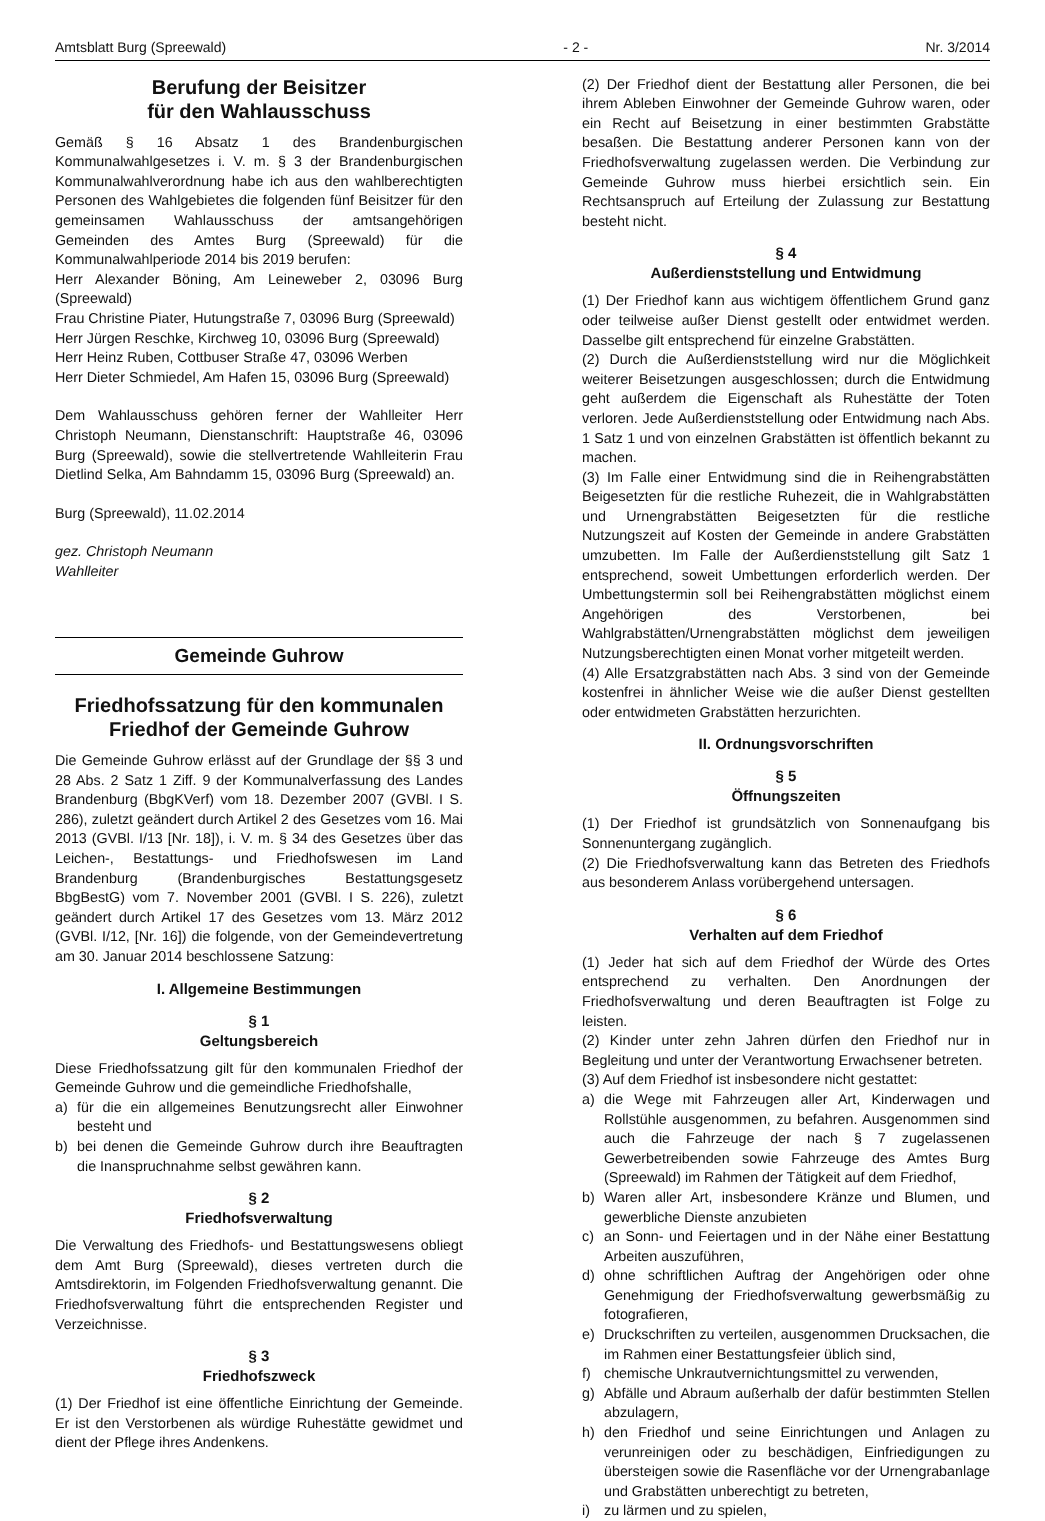Amtsblatt Burg (Spreewald) - 2 - Nr. 3/2014
Berufung der Beisitzer
für den Wahlausschuss
Gemäß § 16 Absatz 1 des Brandenburgischen Kommunalwahlgesetzes i. V. m. § 3 der Brandenburgischen Kommunalwahlverordnung habe ich aus den wahlberechtigten Personen des Wahlgebietes die folgenden fünf Beisitzer für den gemeinsamen Wahlausschuss der amtsangehörigen Gemeinden des Amtes Burg (Spreewald) für die Kommunalwahlperiode 2014 bis 2019 berufen:
Herr Alexander Böning, Am Leineweber 2, 03096 Burg (Spreewald)
Frau Christine Piater, Hutungstraße 7, 03096 Burg (Spreewald)
Herr Jürgen Reschke, Kirchweg 10, 03096 Burg (Spreewald)
Herr Heinz Ruben, Cottbuser Straße 47, 03096 Werben
Herr Dieter Schmiedel, Am Hafen 15, 03096 Burg (Spreewald)
Dem Wahlausschuss gehören ferner der Wahlleiter Herr Christoph Neumann, Dienstanschrift: Hauptstraße 46, 03096 Burg (Spreewald), sowie die stellvertretende Wahlleiterin Frau Dietlind Selka, Am Bahndamm 15, 03096 Burg (Spreewald) an.
Burg (Spreewald), 11.02.2014
gez. Christoph Neumann
Wahlleiter
Gemeinde Guhrow
Friedhofssatzung für den kommunalen Friedhof der Gemeinde Guhrow
Die Gemeinde Guhrow erlässt auf der Grundlage der §§ 3 und 28 Abs. 2 Satz 1 Ziff. 9 der Kommunalverfassung des Landes Brandenburg (BbgKVerf) vom 18. Dezember 2007 (GVBl. I S. 286), zuletzt geändert durch Artikel 2 des Gesetzes vom 16. Mai 2013 (GVBl. I/13 [Nr. 18]), i. V. m. § 34 des Gesetzes über das Leichen-, Bestattungs- und Friedhofswesen im Land Brandenburg (Brandenburgisches Bestattungsgesetz BbgBestG) vom 7. November 2001 (GVBl. I S. 226), zuletzt geändert durch Artikel 17 des Gesetzes vom 13. März 2012 (GVBl. I/12, [Nr. 16]) die folgende, von der Gemeindevertretung am 30. Januar 2014 beschlossene Satzung:
I. Allgemeine Bestimmungen
§ 1
Geltungsbereich
Diese Friedhofssatzung gilt für den kommunalen Friedhof der Gemeinde Guhrow und die gemeindliche Friedhofshalle,
a) für die ein allgemeines Benutzungsrecht aller Einwohner besteht und
b) bei denen die Gemeinde Guhrow durch ihre Beauftragten die Inanspruchnahme selbst gewähren kann.
§ 2
Friedhofsverwaltung
Die Verwaltung des Friedhofs- und Bestattungswesens obliegt dem Amt Burg (Spreewald), dieses vertreten durch die Amtsdirektorin, im Folgenden Friedhofsverwaltung genannt. Die Friedhofsverwaltung führt die entsprechenden Register und Verzeichnisse.
§ 3
Friedhofszweck
(1) Der Friedhof ist eine öffentliche Einrichtung der Gemeinde. Er ist den Verstorbenen als würdige Ruhestätte gewidmet und dient der Pflege ihres Andenkens.
(2) Der Friedhof dient der Bestattung aller Personen, die bei ihrem Ableben Einwohner der Gemeinde Guhrow waren, oder ein Recht auf Beisetzung in einer bestimmten Grabstätte besaßen. Die Bestattung anderer Personen kann von der Friedhofsverwaltung zugelassen werden. Die Verbindung zur Gemeinde Guhrow muss hierbei ersichtlich sein. Ein Rechtsanspruch auf Erteilung der Zulassung zur Bestattung besteht nicht.
§ 4
Außerdienststellung und Entwidmung
(1) Der Friedhof kann aus wichtigem öffentlichem Grund ganz oder teilweise außer Dienst gestellt oder entwidmet werden. Dasselbe gilt entsprechend für einzelne Grabstätten.
(2) Durch die Außerdienststellung wird nur die Möglichkeit weiterer Beisetzungen ausgeschlossen; durch die Entwidmung geht außerdem die Eigenschaft als Ruhestätte der Toten verloren. Jede Außerdienststellung oder Entwidmung nach Abs. 1 Satz 1 und von einzelnen Grabstätten ist öffentlich bekannt zu machen.
(3) Im Falle einer Entwidmung sind die in Reihengrabstätten Beigesetzten für die restliche Ruhezeit, die in Wahlgrabstätten und Urnengrabstätten Beigesetzten für die restliche Nutzungszeit auf Kosten der Gemeinde in andere Grabstätten umzubetten. Im Falle der Außerdienststellung gilt Satz 1 entsprechend, soweit Umbettungen erforderlich werden. Der Umbettungstermin soll bei Reihengrabstätten möglichst einem Angehörigen des Verstorbenen, bei Wahlgrabstätten/Urnengrabstätten möglichst dem jeweiligen Nutzungsberechtigten einen Monat vorher mitgeteilt werden.
(4) Alle Ersatzgrabstätten nach Abs. 3 sind von der Gemeinde kostenfrei in ähnlicher Weise wie die außer Dienst gestellten oder entwidmeten Grabstätten herzurichten.
II. Ordnungsvorschriften
§ 5
Öffnungszeiten
(1) Der Friedhof ist grundsätzlich von Sonnenaufgang bis Sonnenuntergang zugänglich.
(2) Die Friedhofsverwaltung kann das Betreten des Friedhofs aus besonderem Anlass vorübergehend untersagen.
§ 6
Verhalten auf dem Friedhof
(1) Jeder hat sich auf dem Friedhof der Würde des Ortes entsprechend zu verhalten. Den Anordnungen der Friedhofsverwaltung und deren Beauftragten ist Folge zu leisten.
(2) Kinder unter zehn Jahren dürfen den Friedhof nur in Begleitung und unter der Verantwortung Erwachsener betreten.
(3) Auf dem Friedhof ist insbesondere nicht gestattet:
a) die Wege mit Fahrzeugen aller Art, Kinderwagen und Rollstühle ausgenommen, zu befahren. Ausgenommen sind auch die Fahrzeuge der nach § 7 zugelassenen Gewerbetreibenden sowie Fahrzeuge des Amtes Burg (Spreewald) im Rahmen der Tätigkeit auf dem Friedhof,
b) Waren aller Art, insbesondere Kränze und Blumen, und gewerbliche Dienste anzubieten
c) an Sonn- und Feiertagen und in der Nähe einer Bestattung Arbeiten auszuführen,
d) ohne schriftlichen Auftrag der Angehörigen oder ohne Genehmigung der Friedhofsverwaltung gewerbsmäßig zu fotografieren,
e) Druckschriften zu verteilen, ausgenommen Drucksachen, die im Rahmen einer Bestattungsfeier üblich sind,
f) chemische Unkrautvernichtungsmittel zu verwenden,
g) Abfälle und Abraum außerhalb der dafür bestimmten Stellen abzulagern,
h) den Friedhof und seine Einrichtungen und Anlagen zu verunreinigen oder zu beschädigen, Einfriedigungen zu übersteigen sowie die Rasenfläche vor der Urnengrabanlage und Grabstätten unberechtigt zu betreten,
i) zu lärmen und zu spielen,